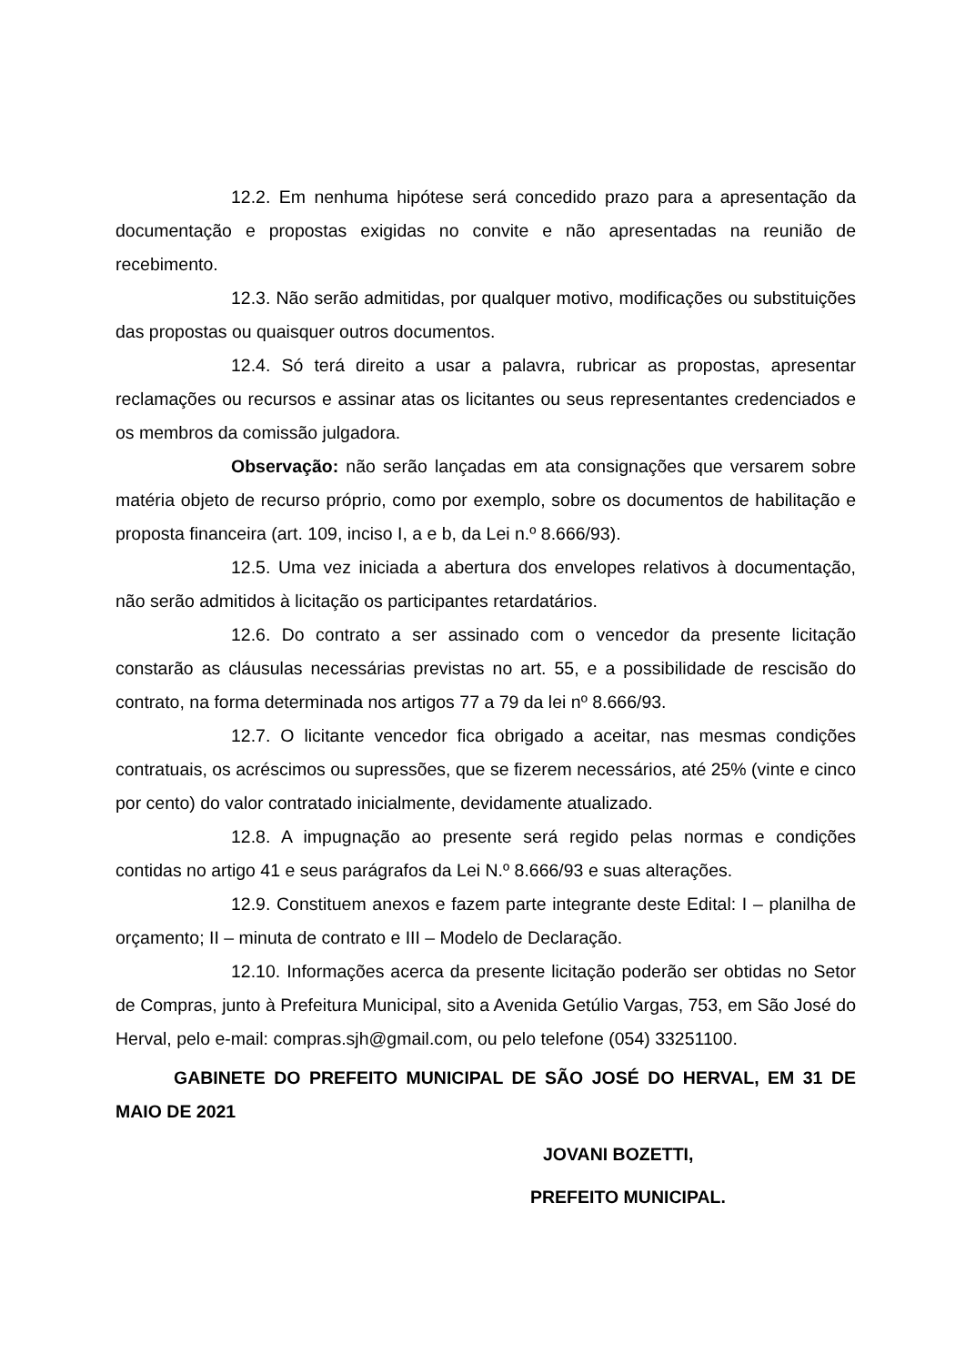12.2. Em nenhuma hipótese será concedido prazo para a apresentação da documentação e propostas exigidas no convite e não apresentadas na reunião de recebimento.
12.3. Não serão admitidas, por qualquer motivo, modificações ou substituições das propostas ou quaisquer outros documentos.
12.4. Só terá direito a usar a palavra, rubricar as propostas, apresentar reclamações ou recursos e assinar atas os licitantes ou seus representantes credenciados e os membros da comissão julgadora.
Observação: não serão lançadas em ata consignações que versarem sobre matéria objeto de recurso próprio, como por exemplo, sobre os documentos de habilitação e proposta financeira (art. 109, inciso I, a e b, da Lei n.º 8.666/93).
12.5. Uma vez iniciada a abertura dos envelopes relativos à documentação, não serão admitidos à licitação os participantes retardatários.
12.6. Do contrato a ser assinado com o vencedor da presente licitação constarão as cláusulas necessárias previstas no art. 55, e a possibilidade de rescisão do contrato, na forma determinada nos artigos 77 a 79 da lei nº 8.666/93.
12.7. O licitante vencedor fica obrigado a aceitar, nas mesmas condições contratuais, os acréscimos ou supressões, que se fizerem necessários, até 25% (vinte e cinco por cento) do valor contratado inicialmente, devidamente atualizado.
12.8. A impugnação ao presente será regido pelas normas e condições contidas no artigo 41 e seus parágrafos da Lei N.º 8.666/93 e suas alterações.
12.9. Constituem anexos e fazem parte integrante deste Edital: I – planilha de orçamento; II – minuta de contrato e III – Modelo de Declaração.
12.10. Informações acerca da presente licitação poderão ser obtidas no Setor de Compras, junto à Prefeitura Municipal, sito a Avenida Getúlio Vargas, 753, em São José do Herval, pelo e-mail: compras.sjh@gmail.com, ou pelo telefone (054) 33251100.
GABINETE DO PREFEITO MUNICIPAL DE SÃO JOSÉ DO HERVAL, EM 31 DE MAIO DE 2021
JOVANI BOZETTI,
PREFEITO MUNICIPAL.